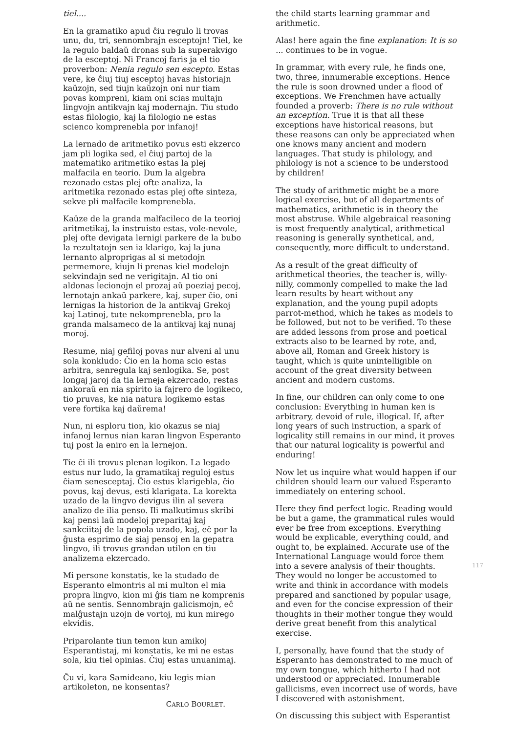tiel....
En la gramatiko apud ĉiu regulo li trovas unu, du, tri, sennombrajn esceptojn! Tiel, ke la regulo baldaŭ dronas sub la superakvigo de la esceptoj. Ni Francoj faris ja el tio proverbon: Nenia regulo sen escepto. Estas vere, ke ĉiuj tiuj esceptoj havas historiajn kaŭzojn, sed tiujn kaŭzojn oni nur tiam povas kompreni, kiam oni scias multajn lingvojn antikvajn kaj modernajn. Tiu studo estas filologio, kaj la filologio ne estas scienco komprenebla por infanoj!
La lernado de aritmetiko povus esti ekzerco jam pli logika sed, el ĉiuj partoj de la matematiko aritmetiko estas la plej malfacila en teorio. Dum la algebra rezonado estas plej ofte analiza, la aritmetika rezonado estas plej ofte sinteza, sekve pli malfacile komprenebla.
Kaŭze de la granda malfacileco de la teorioj aritmetikaj, la instruisto estas, vole-nevole, plej ofte devigata lernigi parkere de la bubo la rezultatojn sen ia klarigo, kaj la juna lernanto alproprigas al si metodojn permemore, kiujn li prenas kiel modelojn sekvindajn sed ne verigitajn. Al tio oni aldonas lecionojn el prozaj aŭ poeziaj pecoj, lernotajn ankaŭ parkere, kaj, super ĉio, oni lernigas la historion de la antikvaj Grekoj kaj Latinoj, tute nekomprenebla, pro la granda malsameco de la antikvaj kaj nunaj moroj.
Resume, niaj gefiloj povas nur alveni al unu sola konkludo: Ĉio en la homa scio estas arbitra, senregula kaj senlogika. Se, post longaj jaroj da tia lerneja ekzercado, restas ankoraŭ en nia spirito ia fajrero de logikeco, tio pruvas, ke nia natura logikemo estas vere fortika kaj daŭrema!
Nun, ni esploru tion, kio okazus se niaj infanoj lernus nian karan lingvon Esperanto tuj post la eniro en la lernejon.
Tie ĉi ili trovus plenan logikon. La legado estus nur ludo, la gramatikaj reguloj estus ĉiam senesceptaj. Ĉio estus klarigebla, ĉio povus, kaj devus, esti klarigata. La korekta uzado de la lingvo devigus ilin al severa analizo de ilia penso. Ili malkutimus skribi kaj pensi laŭ modeloj preparitaj kaj sankciitaj de la popola uzado, kaj, eĉ por la ĝusta esprimo de siaj pensoj en la gepatra lingvo, ili trovus grandan utilon en tiu analizema ekzercado.
Mi persone konstatis, ke la studado de Esperanto elmontris al mi multon el mia propra lingvo, kion mi ĝis tiam ne komprenis aŭ ne sentis. Sennombrajn galicismojn, eĉ malĝustajn uzojn de vortoj, mi kun mirego ekvidis.
Priparolante tiun temon kun amikoj Esperantistaj, mi konstatis, ke mi ne estas sola, kiu tiel opinias. Ĉiuj estas unuanimaj.
Ĉu vi, kara Samideano, kiu legis mian artikoleton, ne konsentas?
CARLO BOURLET.
the child starts learning grammar and arithmetic.
Alas! here again the fine explanation: It is so ... continues to be in vogue.
In grammar, with every rule, he finds one, two, three, innumerable exceptions. Hence the rule is soon drowned under a flood of exceptions. We Frenchmen have actually founded a proverb: There is no rule without an exception. True it is that all these exceptions have historical reasons, but these reasons can only be appreciated when one knows many ancient and modern languages. That study is philology, and philology is not a science to be understood by children!
The study of arithmetic might be a more logical exercise, but of all departments of mathematics, arithmetic is in theory the most abstruse. While algebraical reasoning is most frequently analytical, arithmetical reasoning is generally synthetical, and, consequently, more difficult to understand.
As a result of the great difficulty of arithmetical theories, the teacher is, willy-nilly, commonly compelled to make the lad learn results by heart without any explanation, and the young pupil adopts parrot-method, which he takes as models to be followed, but not to be verified. To these are added lessons from prose and poetical extracts also to be learned by rote, and, above all, Roman and Greek history is taught, which is quite unintelligible on account of the great diversity between ancient and modern customs.
In fine, our children can only come to one conclusion: Everything in human ken is arbitrary, devoid of rule, illogical. If, after long years of such instruction, a spark of logicality still remains in our mind, it proves that our natural logicality is powerful and enduring!
Now let us inquire what would happen if our children should learn our valued Esperanto immediately on entering school.
Here they find perfect logic. Reading would be but a game, the grammatical rules would ever be free from exceptions. Everything would be explicable, everything could, and ought to, be explained. Accurate use of the International Language would force them into a severe analysis of their thoughts. They would no longer be accustomed to write and think in accordance with models prepared and sanctioned by popular usage, and even for the concise expression of their thoughts in their mother tongue they would derive great benefit from this analytical exercise.
I, personally, have found that the study of Esperanto has demonstrated to me much of my own tongue, which hitherto I had not understood or appreciated. Innumerable gallicisms, even incorrect use of words, have I discovered with astonishment.
On discussing this subject with Esperantist
117